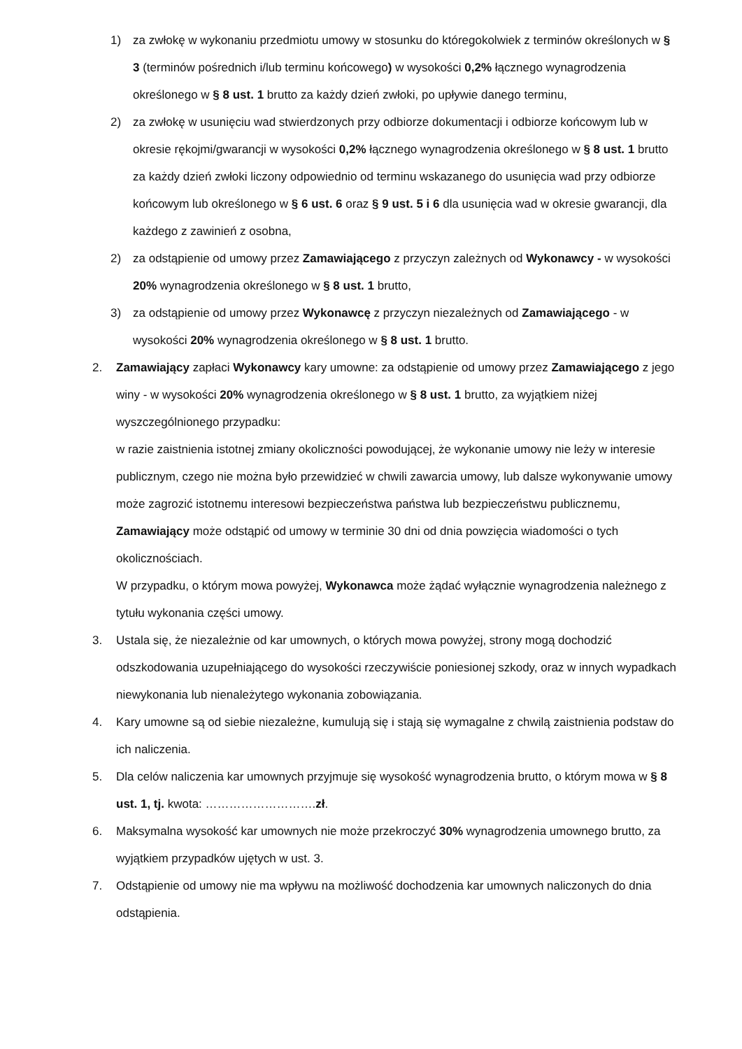1) za zwłokę w wykonaniu przedmiotu umowy w stosunku do któregokolwiek z terminów określonych w § 3 (terminów pośrednich i/lub terminu końcowego) w wysokości 0,2% łącznego wynagrodzenia określonego w § 8 ust. 1 brutto za każdy dzień zwłoki, po upływie danego terminu,
2) za zwłokę w usunięciu wad stwierdzonych przy odbiorze dokumentacji i odbiorze końcowym lub w okresie rękojmi/gwarancji w wysokości 0,2% łącznego wynagrodzenia określonego w § 8 ust. 1 brutto za każdy dzień zwłoki liczony odpowiednio od terminu wskazanego do usunięcia wad przy odbiorze końcowym lub określonego w § 6 ust. 6 oraz § 9 ust. 5 i 6 dla usunięcia wad w okresie gwarancji, dla każdego z zawinień z osobna,
2) za odstąpienie od umowy przez Zamawiającego z przyczyn zależnych od Wykonawcy - w wysokości 20% wynagrodzenia określonego w § 8 ust. 1 brutto,
3) za odstąpienie od umowy przez Wykonawcę z przyczyn niezależnych od Zamawiającego - w wysokości 20% wynagrodzenia określonego w § 8 ust. 1 brutto.
2. Zamawiający zapłaci Wykonawcy kary umowne: za odstąpienie od umowy przez Zamawiającego z jego winy - w wysokości 20% wynagrodzenia określonego w § 8 ust. 1 brutto, za wyjątkiem niżej wyszczególnionego przypadku:
w razie zaistnienia istotnej zmiany okoliczności powodującej, że wykonanie umowy nie leży w interesie publicznym, czego nie można było przewidzieć w chwili zawarcia umowy, lub dalsze wykonywanie umowy może zagrozić istotnemu interesowi bezpieczeństwa państwa lub bezpieczeństwu publicznemu, Zamawiający może odstąpić od umowy w terminie 30 dni od dnia powzięcia wiadomości o tych okolicznościach.
W przypadku, o którym mowa powyżej, Wykonawca może żądać wyłącznie wynagrodzenia należnego z tytułu wykonania części umowy.
3. Ustala się, że niezależnie od kar umownych, o których mowa powyżej, strony mogą dochodzić odszkodowania uzupełniającego do wysokości rzeczywiście poniesionej szkody, oraz w innych wypadkach niewykonania lub nienależytego wykonania zobowiązania.
4. Kary umowne są od siebie niezależne, kumulują się i stają się wymagalne z chwilą zaistnienia podstaw do ich naliczenia.
5. Dla celów naliczenia kar umownych przyjmuje się wysokość wynagrodzenia brutto, o którym mowa w § 8 ust. 1, tj. kwota: ……………………….zł.
6. Maksymalna wysokość kar umownych nie może przekroczyć 30% wynagrodzenia umownego brutto, za wyjątkiem przypadków ujętych w ust. 3.
7. Odstąpienie od umowy nie ma wpływu na możliwość dochodzenia kar umownych naliczonych do dnia odstąpienia.